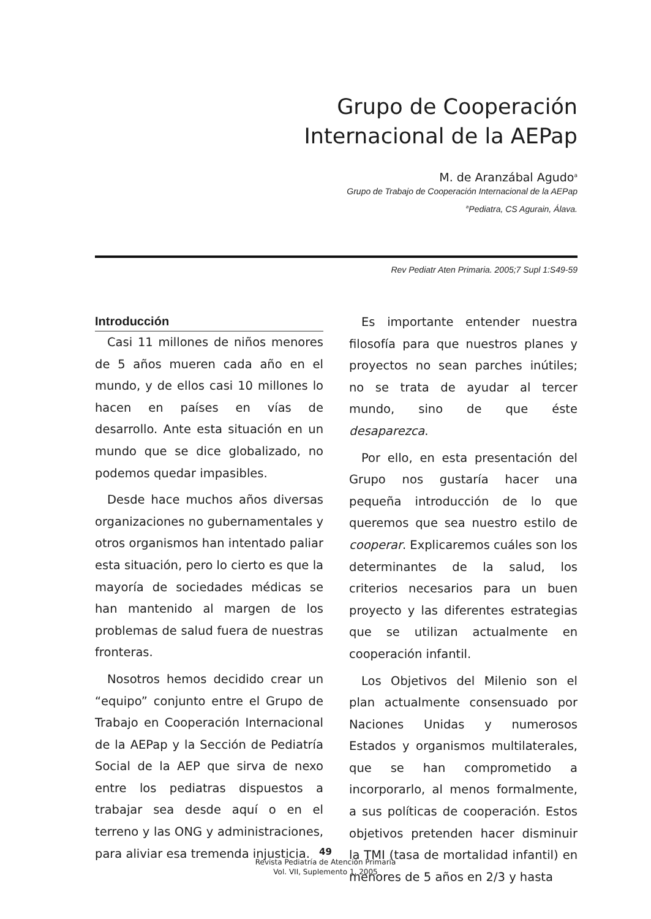Grupo de Cooperación
Internacional de la AEPap
M. de Aranzábal Agudo<sup>a</sup>
Grupo de Trabajo de Cooperación Internacional de la AEPap
<sup>a</sup> Pediatra, CS Agurain, Álava.
Rev Pediatr Aten Primaria. 2005;7 Supl 1:S49-59
Introducción
Casi 11 millones de niños menores de 5 años mueren cada año en el mundo, y de ellos casi 10 millones lo hacen en países en vías de desarrollo. Ante esta situación en un mundo que se dice globalizado, no podemos quedar impasibles.
Desde hace muchos años diversas organizaciones no gubernamentales y otros organismos han intentado paliar esta situación, pero lo cierto es que la mayoría de sociedades médicas se han mantenido al margen de los problemas de salud fuera de nuestras fronteras.
Nosotros hemos decidido crear un “equipo” conjunto entre el Grupo de Trabajo en Cooperación Internacional de la AEPap y la Sección de Pediatría Social de la AEP que sirva de nexo entre los pediatras dispuestos a trabajar sea desde aquí o en el terreno y las ONG y administraciones, para aliviar esa tremenda injusticia.
Es importante entender nuestra filosofía para que nuestros planes y proyectos no sean parches inútiles; no se trata de ayudar al tercer mundo, sino de que éste desaparezca.
Por ello, en esta presentación del Grupo nos gustaría hacer una pequeña introducción de lo que queremos que sea nuestro estilo de cooperar. Explicaremos cuáles son los determinantes de la salud, los criterios necesarios para un buen proyecto y las diferentes estrategias que se utilizan actualmente en cooperación infantil.
Los Objetivos del Milenio son el plan actualmente consensuado por Naciones Unidas y numerosos Estados y organismos multilaterales, que se han comprometido a incorporarlo, al menos formalmente, a sus políticas de cooperación. Estos objetivos pretenden hacer disminuir la TMI (tasa de mortalidad infantil) en menores de 5 años en 2/3 y hasta
49
Revista Pediatría de Atención Primaria
Vol. VII, Suplemento 1, 2005